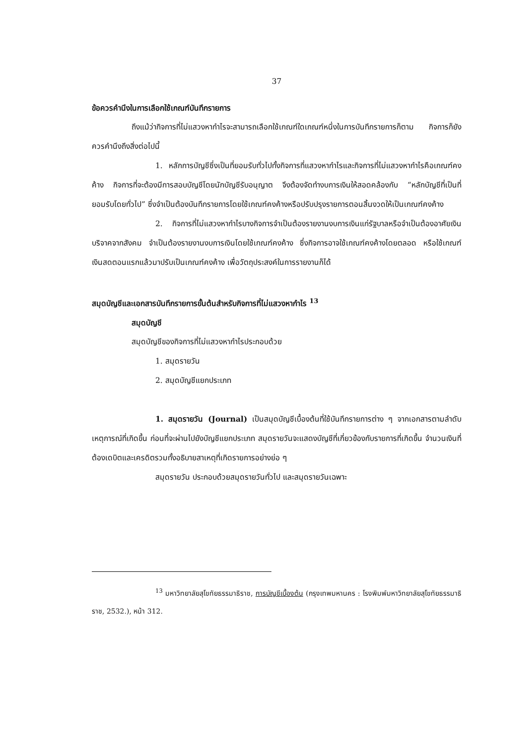37
ข้อควรคำนึงในการเลือกใช้เกณฑ์บันทึกรายการ
ถึงแม้ว่ากิจการที่ไม่แสวงหากำไรจะสามารถเลือกใช้เกณฑ์ใดเกณฑ์หนึ่งในการบันทึกรายการก็ตาม กิจการก็ยังควรคำนึงถึงสิ่งต่อไปนี้
1. หลักการบัญชีซึ่งเป็นที่ยอมรับทั่วไปทั้งกิจการที่แสวงหากำไรและกิจการที่ไม่แสวงหากำไรคือเกณฑ์คงค้าง กิจการที่จะต้องมีการสอบบัญชีโดยนักบัญชีรับอนุญาต จึงต้องจัดทำงบการเงินให้สอดคล้องกับ “หลักบัญชีที่เป็นที่ยอมรับโดยทั่วไป” ซึ่งจำเป็นต้องบันทึกรายการโดยใช้เกณฑ์คงค้างหรือปรับปรุงรายการตอนสิ้นงวดให้เป็นเกณฑ์คงค้าง
2. กิจการที่ไม่แสวงหากำไรบางกิจการจำเป็นต้องรายงานงบการเงินแก่รัฐบาลหรือจำเป็นต้องอาศัยเงินบริจาคจากสังคม จำเป็นต้องรายงานงบการเงินโดยใช้เกณฑ์คงค้าง ซึ่งกิจการอาจใช้เกณฑ์คงค้างโดยตลอด หรือใช้เกณฑ์เงินสดตอนแรกแล้วมาปรับเป็นเกณฑ์คงค้าง เพื่อวัตถุประสงค์ในการรายงานก็ได้
สมุดบัญชีและเอกสารบันทึกรายการขั้นต้นสำหรับกิจการที่ไม่แสวงหากำไร <sup>13</sup>
สมุดบัญชี
สมุดบัญชีของกิจการที่ไม่แสวงหากำไรประกอบด้วย
1. สมุดรายวัน
2. สมุดบัญชีแยกประเภท
1. สมุดรายวัน (Journal) เป็นสมุดบัญชีเบื้องต้นที่ใช้บันทึกรายการต่าง ๆ จากเอกสารตามลำดับเหตุการณ์ที่เกิดขึ้น ก่อนที่จะผ่านไปยังบัญชีแยกประเภท สมุดรายวันจะแสดงบัญชีที่เกี่ยวข้องกับรายการที่เกิดขึ้น จำนวนเงินที่ต้องเดบิตและเครดิตรวมทั้งอธิบายสาเหตุที่เกิดรายการอย่างย่อ ๆ
สมุดรายวัน ประกอบด้วยสมุดรายวันทั่วไป และสมุดรายวันเฉพาะ
<sup>13</sup> มหาวิทยาลัยสุโขทัยธรรมาธิราช, การบัญชีเบื้องต้น (กรุงเทพมหานคร : โรงพิมพ์มหาวิทยาลัยสุโขทัยธรรมาธิราช, 2532.), หน้า 312.